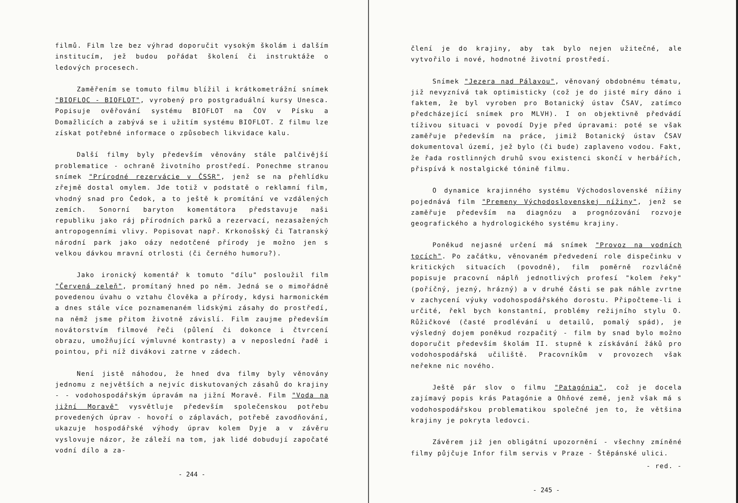filmů. Film lze bez výhrad doporučit vysokým školám i dalším institucím, jež budou pořádat školení či instruktáže o ledových procesech.
Zaměřením se tomuto filmu blížil i krátkometrážní snímek "BIOFLOC - BIOFLOT", vyrobený pro postgraduální kursy Unesca. Popisuje ověřování systému BIOFLOT na ČOV v Písku a Domažlicích a zabývá se i užitím systému BIOFLOT. Z filmu lze získat potřebné informace o způsobech likvidace kalu.
Další filmy byly především věnovány stále palčivější problematice - ochraně životního prostředí. Ponechme stranou snímek "Prírodné rezervácie v ČSSR", jenž se na přehlídku zřejmě dostal omylem. Jde totiž v podstatě o reklamní film, vhodný snad pro Čedok, a to ještě k promítání ve vzdálených zemích. Sonorní baryton komentátora představuje naši republiku jako ráj přírodních parků a rezervací, nezasažených antropogenními vlivy. Popisovat např. Krkonošský či Tatranský národní park jako oázy nedotčené přírody je možno jen s velkou dávkou mravní otrlosti (či černého humoru?).
Jako ironický komentář k tomuto "dílu" posloužil film "Červená zeleň", promítaný hned po něm. Jedná se o mimořádně povedenou úvahu o vztahu člověka a přírody, kdysi harmonickém a dnes stále více poznamenaném lidskými zásahy do prostředí, na němž jsme přitom životně závislí. Film zaujme především novátorstvím filmové řeči (půlení či dokonce i čtvrcení obrazu, umožňující výmluvné kontrasty) a v neposlední řadě i pointou, při níž divákovi zatrne v zádech.
Není jistě náhodou, že hned dva filmy byly věnovány jednomu z největších a nejvíc diskutovaných zásahů do krajiny - - vodohospodářským úpravám na jižní Moravě. Film "Voda na jižní Moravě" vysvětluje především společenskou potřebu provedených úprav - hovoří o záplavách, potřebě zavodňování, ukazuje hospodářské výhody úprav kolem Dyje a v závěru vyslovuje názor, že záleží na tom, jak lidé dobudují započaté vodní dílo a za-
- 244 -
člení je do krajiny, aby tak bylo nejen užitečné, ale vytvořilo i nové, hodnotné životní prostředí.
Snímek "Jezera nad Pálavou", věnovaný obdobnému tématu, již nevyznívá tak optimisticky (což je do jisté míry dáno i faktem, že byl vyroben pro Botanický ústav ČSAV, zatímco předcházející snímek pro MLVH). I on objektivně předvádí tíživou situaci v povodí Dyje před úpravami: poté se však zaměřuje především na práce, jimiž Botanický ústav ČSAV dokumentoval území, jež bylo (či bude) zaplaveno vodou. Fakt, že řada rostlinných druhů svou existenci skončí v herbářích, přispívá k nostalgické tónině filmu.
O dynamice krajinného systému Východoslovenské nížiny pojednává film "Premeny Východoslovenskej nížiny", jenž se zaměřuje především na diagnózu a prognózování rozvoje geografického a hydrologického systému krajiny.
Poněkud nejasné určení má snímek "Provoz na vodních tocích". Po začátku, věnovaném předvedení role dispečinku v kritických situacích (povodně), film poměrně rozvláčně popisuje pracovní náplň jednotlivých profesí "kolem řeky" (poříčný, jezný, hrázný) a v druhé části se pak náhle zvrtne v zachycení výuky vodohospodářského dorostu. Připočteme-li i určité, řekl bych konstantní, problémy režijního stylu O. Růžičkové (časté prodlévání u detailů, pomalý spád), je výsledný dojem poněkud rozpačitý - film by snad bylo možno doporučit především školám II. stupně k získávání žáků pro vodohospodářská učiliště. Pracovníkům v provozech však neřekne nic nového.
Ještě pár slov o filmu "Patagónia", což je docela zajímavý popis krás Patagónie a Ohňové země, jenž však má s vodohospodářskou problematikou společné jen to, že většina krajiny je pokryta ledovci.
Závěrem již jen obligátní upozornění - všechny zmíněné filmy půjčuje Infor film servis v Praze - Štěpánské ulici.
- red. -
- 245 -